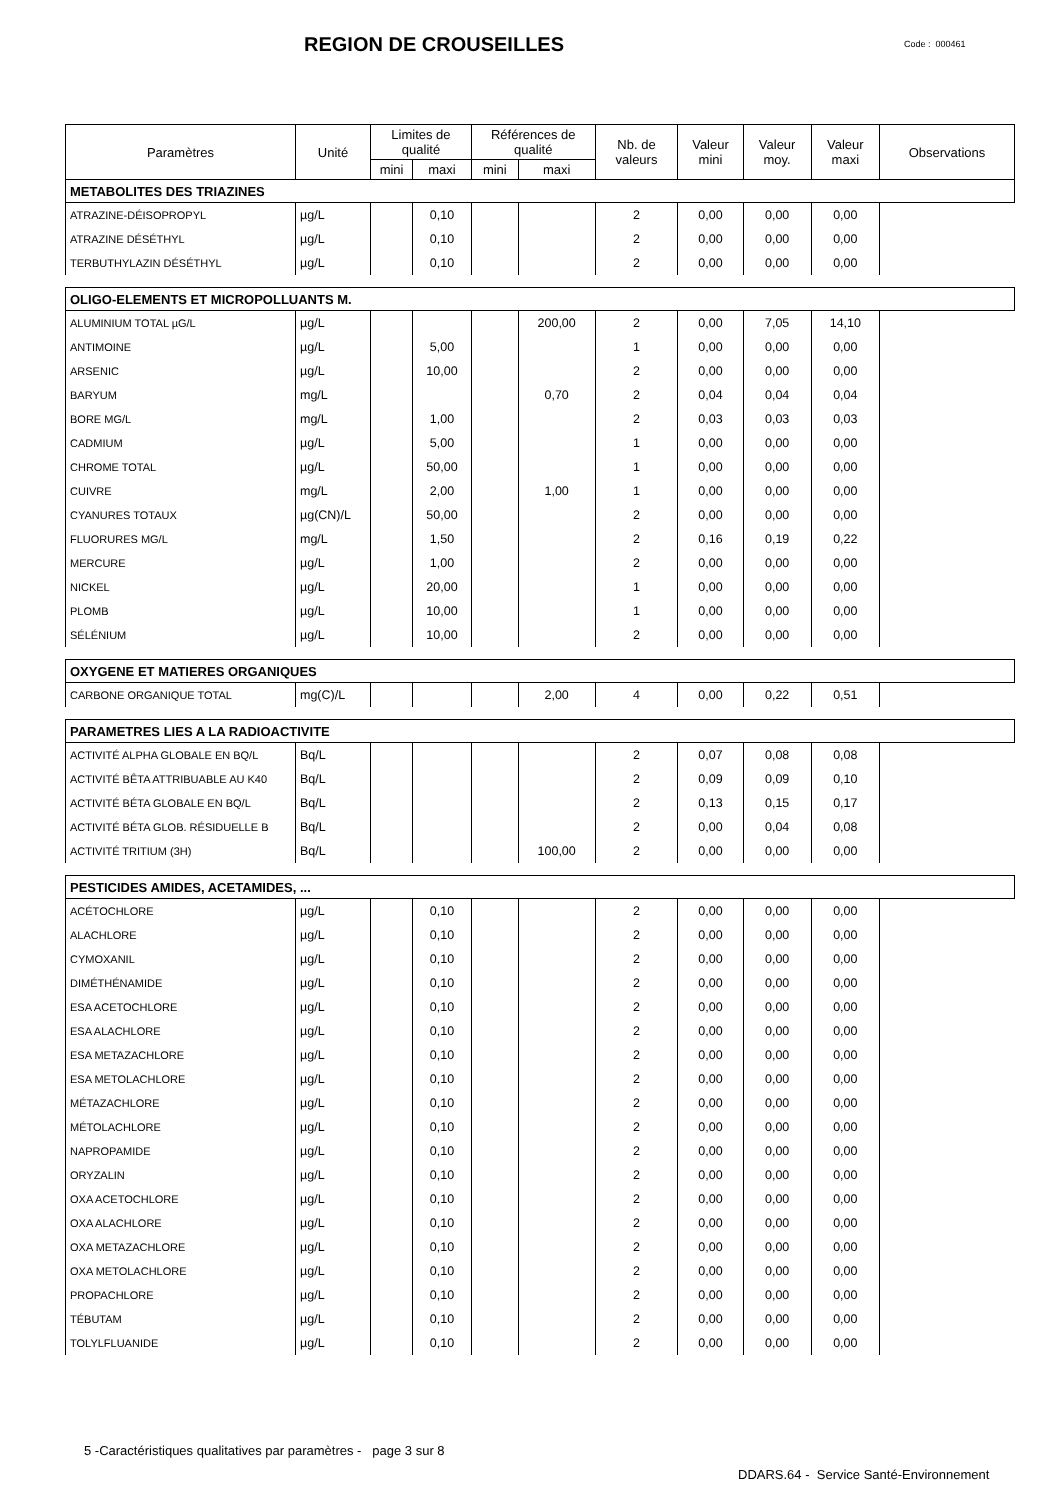REGION DE CROUSEILLES
Code : 000461
| Paramètres | Unité | Limites de qualité | | Références de qualité | | Nb. de valeurs | Valeur mini | Valeur moy. | Valeur maxi | Observations |
| --- | --- | --- | --- | --- | --- | --- | --- | --- | --- | --- |
| | | mini | maxi | mini | maxi | | | | | |
| METABOLITES DES TRIAZINES | | | | | | | | | | |
| ATRAZINE-DÉISOPROPYL | µg/L | | 0,10 | | | 2 | 0,00 | 0,00 | 0,00 | |
| ATRAZINE DÉSÉTHYL | µg/L | | 0,10 | | | 2 | 0,00 | 0,00 | 0,00 | |
| TERBUTHYLAZIN DÉSÉTHYL | µg/L | | 0,10 | | | 2 | 0,00 | 0,00 | 0,00 | |
| OLIGO-ELEMENTS ET MICROPOLLUANTS M. | | | | | | | | | | |
| ALUMINIUM TOTAL µG/L | µg/L | | | | 200,00 | 2 | 0,00 | 7,05 | 14,10 | |
| ANTIMOINE | µg/L | | 5,00 | | | 1 | 0,00 | 0,00 | 0,00 | |
| ARSENIC | µg/L | | 10,00 | | | 2 | 0,00 | 0,00 | 0,00 | |
| BARYUM | mg/L | | | | 0,70 | 2 | 0,04 | 0,04 | 0,04 | |
| BORE MG/L | mg/L | | 1,00 | | | 2 | 0,03 | 0,03 | 0,03 | |
| CADMIUM | µg/L | | 5,00 | | | 1 | 0,00 | 0,00 | 0,00 | |
| CHROME TOTAL | µg/L | | 50,00 | | | 1 | 0,00 | 0,00 | 0,00 | |
| CUIVRE | mg/L | | 2,00 | | 1,00 | 1 | 0,00 | 0,00 | 0,00 | |
| CYANURES TOTAUX | µg(CN)/L | | 50,00 | | | 2 | 0,00 | 0,00 | 0,00 | |
| FLUORURES MG/L | mg/L | | 1,50 | | | 2 | 0,16 | 0,19 | 0,22 | |
| MERCURE | µg/L | | 1,00 | | | 2 | 0,00 | 0,00 | 0,00 | |
| NICKEL | µg/L | | 20,00 | | | 1 | 0,00 | 0,00 | 0,00 | |
| PLOMB | µg/L | | 10,00 | | | 1 | 0,00 | 0,00 | 0,00 | |
| SÉLÉNIUM | µg/L | | 10,00 | | | 2 | 0,00 | 0,00 | 0,00 | |
| OXYGENE ET MATIERES ORGANIQUES | | | | | | | | | | |
| CARBONE ORGANIQUE TOTAL | mg(C)/L | | | | 2,00 | 4 | 0,00 | 0,22 | 0,51 | |
| PARAMETRES LIES A LA RADIOACTIVITE | | | | | | | | | | |
| ACTIVITÉ ALPHA GLOBALE EN BQ/L | Bq/L | | | | | 2 | 0,07 | 0,08 | 0,08 | |
| ACTIVITÉ BÊTA ATTRIBUABLE AU K40 | Bq/L | | | | | 2 | 0,09 | 0,09 | 0,10 | |
| ACTIVITÉ BÉTA GLOBALE EN BQ/L | Bq/L | | | | | 2 | 0,13 | 0,15 | 0,17 | |
| ACTIVITÉ BÉTA GLOB. RÉSIDUELLE B | Bq/L | | | | | 2 | 0,00 | 0,04 | 0,08 | |
| ACTIVITÉ TRITIUM (3H) | Bq/L | | | | 100,00 | 2 | 0,00 | 0,00 | 0,00 | |
| PESTICIDES AMIDES, ACETAMIDES, ... | | | | | | | | | | |
| ACÉTOCHLORE | µg/L | | 0,10 | | | 2 | 0,00 | 0,00 | 0,00 | |
| ALACHLORE | µg/L | | 0,10 | | | 2 | 0,00 | 0,00 | 0,00 | |
| CYMOXANIL | µg/L | | 0,10 | | | 2 | 0,00 | 0,00 | 0,00 | |
| DIMÉTHÉNAMIDE | µg/L | | 0,10 | | | 2 | 0,00 | 0,00 | 0,00 | |
| ESA ACETOCHLORE | µg/L | | 0,10 | | | 2 | 0,00 | 0,00 | 0,00 | |
| ESA ALACHLORE | µg/L | | 0,10 | | | 2 | 0,00 | 0,00 | 0,00 | |
| ESA METAZACHLORE | µg/L | | 0,10 | | | 2 | 0,00 | 0,00 | 0,00 | |
| ESA METOLACHLORE | µg/L | | 0,10 | | | 2 | 0,00 | 0,00 | 0,00 | |
| MÉTAZACHLORE | µg/L | | 0,10 | | | 2 | 0,00 | 0,00 | 0,00 | |
| MÉTOLACHLORE | µg/L | | 0,10 | | | 2 | 0,00 | 0,00 | 0,00 | |
| NAPROPAMIDE | µg/L | | 0,10 | | | 2 | 0,00 | 0,00 | 0,00 | |
| ORYZALIN | µg/L | | 0,10 | | | 2 | 0,00 | 0,00 | 0,00 | |
| OXA ACETOCHLORE | µg/L | | 0,10 | | | 2 | 0,00 | 0,00 | 0,00 | |
| OXA ALACHLORE | µg/L | | 0,10 | | | 2 | 0,00 | 0,00 | 0,00 | |
| OXA METAZACHLORE | µg/L | | 0,10 | | | 2 | 0,00 | 0,00 | 0,00 | |
| OXA METOLACHLORE | µg/L | | 0,10 | | | 2 | 0,00 | 0,00 | 0,00 | |
| PROPACHLORE | µg/L | | 0,10 | | | 2 | 0,00 | 0,00 | 0,00 | |
| TÉBUTAM | µg/L | | 0,10 | | | 2 | 0,00 | 0,00 | 0,00 | |
| TOLYLFLUANIDE | µg/L | | 0,10 | | | 2 | 0,00 | 0,00 | 0,00 | |
5 -Caractéristiques qualitatives par paramètres - page 3 sur 8
DDARS.64 - Service Santé-Environnement